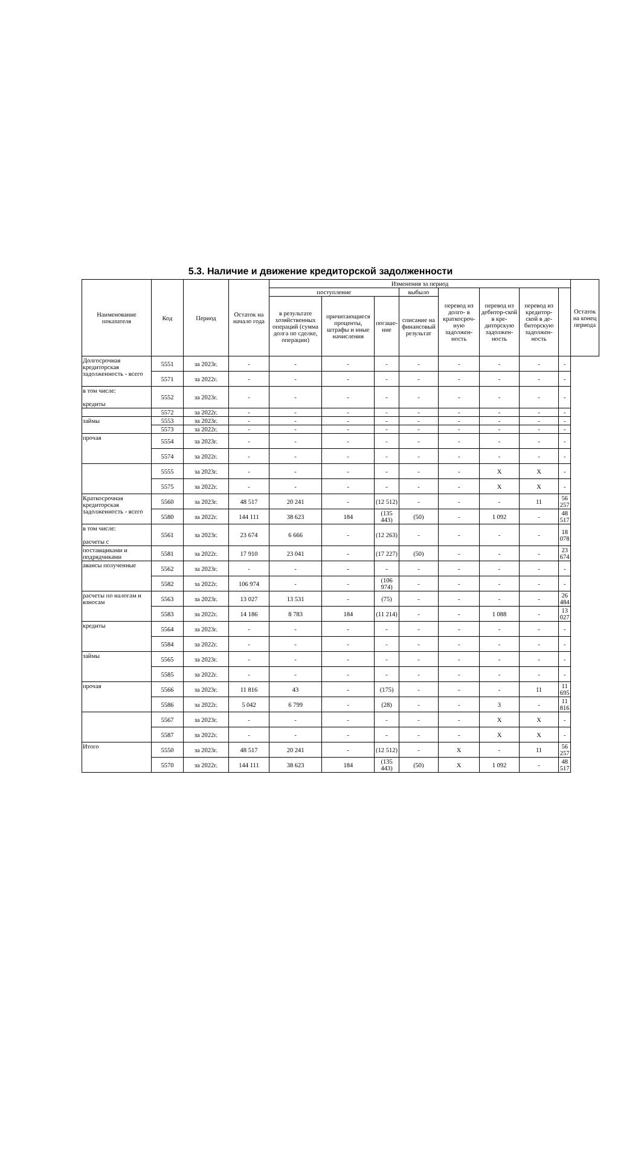5.3. Наличие и движение кредиторской задолженности
| Наименование показателя | Код | Период | Остаток на начало года | Изменения за период | | | | | | | | Остаток на конец периода |
| --- | --- | --- | --- | --- | --- | --- | --- | --- | --- | --- | --- | --- |
| | | | | поступление | | | выбыло | перевод из долго- в краткосроч-ную задолжен-ность | перевод из дебитор-ской в кре-диторскую задолжен-ность | перевод из кредитор-ской в де-биторскую задолжен-ность | | |
| | | | | в результате хозяйственных операций (сумма долга по сделке, операции) | причитающиеся проценты, штрафы и иные начисления | погаше-ние | списание на финансовый результат | | | | | |
| Долгосрочная кредиторская задолженность - всего | 5551 | за 2023г. | - | - | - | - | - | - | - | - | - | |
| | 5571 | за 2022г. | - | - | - | - | - | - | - | - | - | |
| в том числе: кредиты | 5552 | за 2023г. | - | - | - | - | - | - | - | - | - | |
| | 5572 | за 2022г. | - | - | - | - | - | - | - | - | - | |
| займы | 5553 | за 2023г. | - | - | - | - | - | - | - | - | - | |
| | 5573 | за 2022г. | - | - | - | - | - | - | - | - | - | |
| прочая | 5554 | за 2023г. | - | - | - | - | - | - | - | - | - | |
| | 5574 | за 2022г. | - | - | - | - | - | - | - | - | - | |
| | 5555 | за 2023г. | - | - | - | - | - | - | X | X | - | |
| | 5575 | за 2022г. | - | - | - | - | - | - | X | X | - | |
| Краткосрочная кредиторская задолженность - всего | 5560 | за 2023г. | 48 517 | 20 241 | - | (12 512) | - | - | - | 11 | 56 257 | |
| | 5580 | за 2022г. | 144 111 | 38 623 | 184 | (135 443) | (50) | - | 1 092 | - | 48 517 | |
| в том числе: расчеты с | 5561 | за 2023г. | 23 674 | 6 666 | - | (12 263) | - | - | - | - | 18 078 | |
| поставщиками и подрядчиками | 5581 | за 2022г. | 17 910 | 23 041 | - | (17 227) | (50) | - | - | - | 23 674 | |
| авансы полученные | 5562 | за 2023г. | - | - | - | - | - | - | - | - | - | |
| | 5582 | за 2022г. | 106 974 | - | - | (106 974) | - | - | - | - | - | |
| расчеты по налогам и взносам | 5563 | за 2023г. | 13 027 | 13 531 | - | (75) | - | - | - | - | 26 484 | |
| | 5583 | за 2022г. | 14 186 | 8 783 | 184 | (11 214) | - | - | 1 088 | - | 13 027 | |
| кредиты | 5564 | за 2023г. | - | - | - | - | - | - | - | - | - | |
| | 5584 | за 2022г. | - | - | - | - | - | - | - | - | - | |
| займы | 5565 | за 2023г. | - | - | - | - | - | - | - | - | - | |
| | 5585 | за 2022г. | - | - | - | - | - | - | - | - | - | |
| прочая | 5566 | за 2023г. | 11 816 | 43 | - | (175) | - | - | - | 11 | 11 695 | |
| | 5586 | за 2022г. | 5 042 | 6 799 | - | (28) | - | - | 3 | - | 11 816 | |
| | 5567 | за 2023г. | - | - | - | - | - | - | X | X | - | |
| | 5587 | за 2022г. | - | - | - | - | - | - | X | X | - | |
| Итого | 5550 | за 2023г. | 48 517 | 20 241 | - | (12 512) | - | X | - | 11 | 56 257 | |
| | 5570 | за 2022г. | 144 111 | 38 623 | 184 | (135 443) | (50) | X | 1 092 | - | 48 517 | |